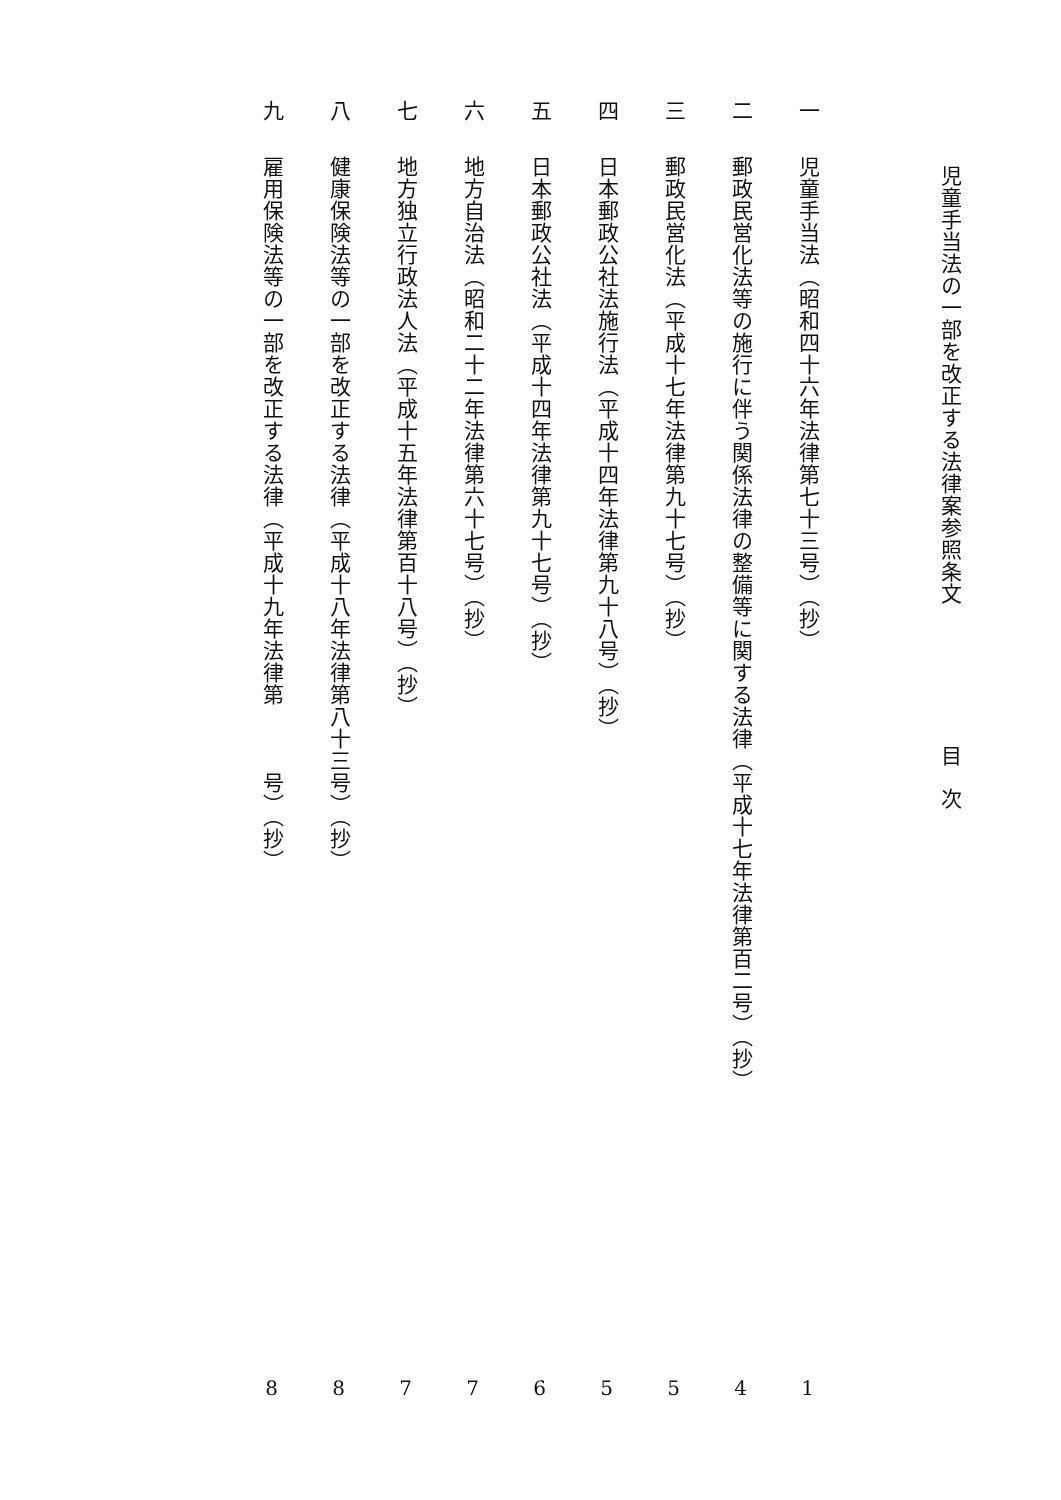児童手当法の一部を改正する法律案参照条文 目次
一 児童手当法（昭和四十六年法律第七十三号）（抄） 1
二 郵政民営化法等の施行に伴う関係法律の整備等に関する法律（平成十七年法律第百二号）（抄） 4
三 郵政民営化法（平成十七年法律第九十七号）（抄） 5
四 日本郵政公社法施行法（平成十四年法律第九十八号）（抄） 5
五 日本郵政公社法（平成十四年法律第九十七号）（抄） 6
六 地方自治法（昭和二十二年法律第六十七号）（抄） 7
七 地方独立行政法人法（平成十五年法律第百十八号）（抄） 7
八 健康保険法等の一部を改正する法律（平成十八年法律第八十三号）（抄） 8
九 雇用保険法等の一部を改正する法律（平成十九年法律第　　　号）（抄） 8